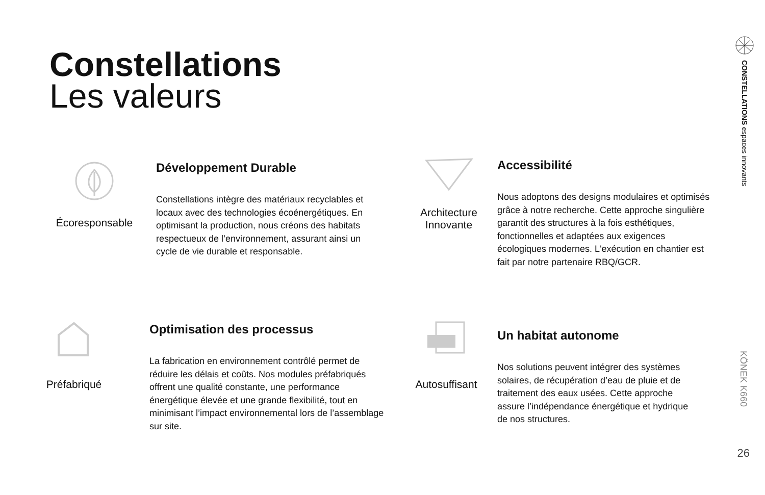Constellations
Les valeurs
CONSTELLATIONS espaces innovants
Écoresponsable
Développement Durable
Constellations intègre des matériaux recyclables et locaux avec des technologies écoénergétiques. En optimisant la production, nous créons des habitats respectueux de l’environnement, assurant ainsi un cycle de vie durable et responsable.
Architecture
Innovante
Accessibilité
Nous adoptons des designs modulaires et optimisés grâce à notre recherche. Cette approche singulière garantit des structures à la fois esthétiques, fonctionnelles et adaptées aux exigences écologiques modernes. L'exécution en chantier est fait par notre partenaire RBQ/GCR.
Préfabriqué
Optimisation des processus
La fabrication en environnement contrôlé permet de réduire les délais et coûts. Nos modules préfabriqués offrent une qualité constante, une performance énergétique élevée et une grande flexibilité, tout en minimisant l’impact environnemental lors de l’assemblage sur site.
Autosuffisant
Un habitat autonome
Nos solutions peuvent intégrer des systèmes solaires, de récupération d’eau de pluie et de traitement des eaux usées. Cette approche assure l’indépendance énergétique et hydrique de nos structures.
KÖNEK K660
26